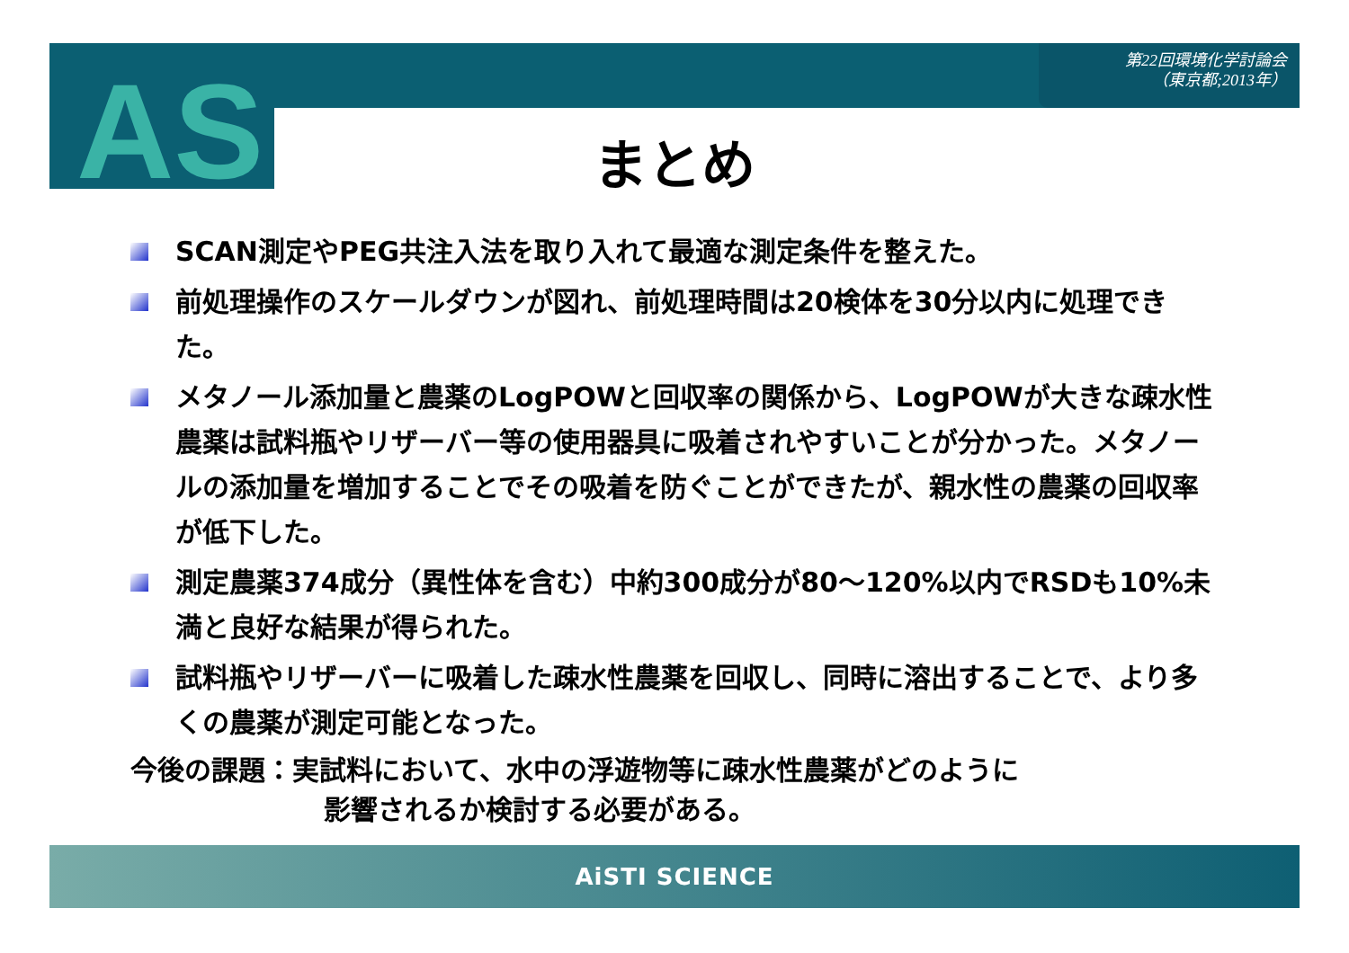第22回環境化学討論会
（東京都;2013年）
AS
まとめ
SCAN測定やPEG共注入法を取り入れて最適な測定条件を整えた。
前処理操作のスケールダウンが図れ、前処理時間は20検体を30分以内に処理できた。
メタノール添加量と農薬のLogPOWと回収率の関係から、LogPOWが大きな疎水性農薬は試料瓶やリザーバー等の使用器具に吸着されやすいことが分かった。メタノールの添加量を増加することでその吸着を防ぐことができたが、親水性の農薬の回収率が低下した。
測定農薬374成分（異性体を含む）中約300成分が80～120%以内でRSDも10%未満と良好な結果が得られた。
試料瓶やリザーバーに吸着した疎水性農薬を回収し、同時に溶出することで、より多くの農薬が測定可能となった。
今後の課題：実試料において、水中の浮遊物等に疎水性農薬がどのように
影響されるか検討する必要がある。
AiSTI SCIENCE